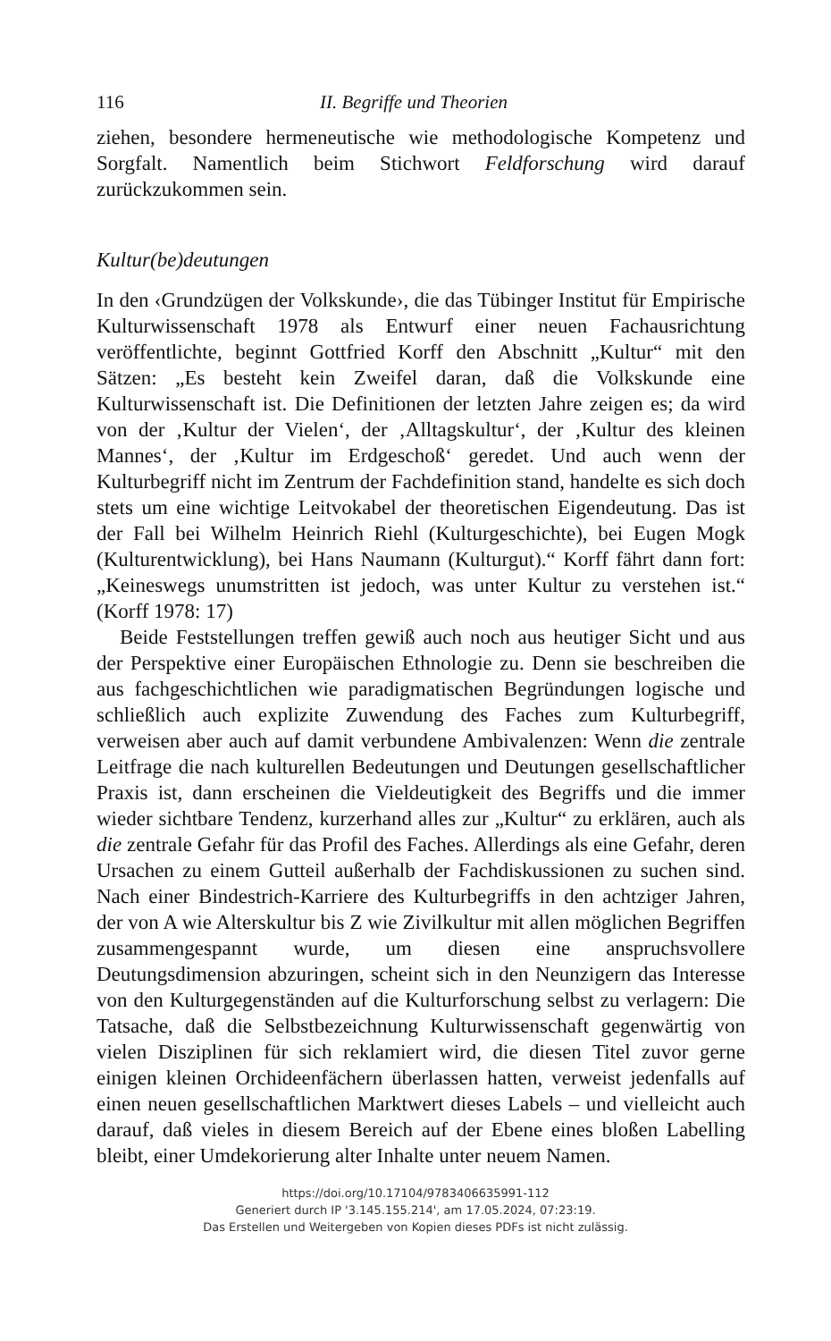116 II. Begriffe und Theorien
ziehen, besondere hermeneutische wie methodologische Kompetenz und Sorgfalt. Namentlich beim Stichwort Feldforschung wird darauf zurückzukommen sein.
Kultur(be)deutungen
In den ‹Grundzügen der Volkskunde›, die das Tübinger Institut für Empirische Kulturwissenschaft 1978 als Entwurf einer neuen Fachausrichtung veröffentlichte, beginnt Gottfried Korff den Abschnitt „Kultur“ mit den Sätzen: „Es besteht kein Zweifel daran, daß die Volkskunde eine Kulturwissenschaft ist. Die Definitionen der letzten Jahre zeigen es; da wird von der ‚Kultur der Vielen‘, der ‚Alltagskultur‘, der ‚Kultur des kleinen Mannes‘, der ‚Kultur im Erdgeschoß‘ geredet. Und auch wenn der Kulturbegriff nicht im Zentrum der Fachdefinition stand, handelte es sich doch stets um eine wichtige Leitvokabel der theoretischen Eigendeutung. Das ist der Fall bei Wilhelm Heinrich Riehl (Kulturgeschichte), bei Eugen Mogk (Kulturentwicklung), bei Hans Naumann (Kulturgut).“ Korff fährt dann fort: „Keineswegs unumstritten ist jedoch, was unter Kultur zu verstehen ist.“ (Korff 1978: 17)
Beide Feststellungen treffen gewiß auch noch aus heutiger Sicht und aus der Perspektive einer Europäischen Ethnologie zu. Denn sie beschreiben die aus fachgeschichtlichen wie paradigmatischen Begründungen logische und schließlich auch explizite Zuwendung des Faches zum Kulturbegriff, verweisen aber auch auf damit verbundene Ambivalenzen: Wenn die zentrale Leitfrage die nach kulturellen Bedeutungen und Deutungen gesellschaftlicher Praxis ist, dann erscheinen die Vieldeutigkeit des Begriffs und die immer wieder sichtbare Tendenz, kurzerhand alles zur „Kultur“ zu erklären, auch als die zentrale Gefahr für das Profil des Faches. Allerdings als eine Gefahr, deren Ursachen zu einem Gutteil außerhalb der Fachdiskussionen zu suchen sind. Nach einer Bindestrich-Karriere des Kulturbegriffs in den achtziger Jahren, der von A wie Alterskultur bis Z wie Zivilkultur mit allen möglichen Begriffen zusammengespannt wurde, um diesen eine anspruchsvollere Deutungsdimension abzuringen, scheint sich in den Neunzigern das Interesse von den Kulturgegenständen auf die Kulturforschung selbst zu verlagern: Die Tatsache, daß die Selbstbezeichnung Kulturwissenschaft gegenwärtig von vielen Disziplinen für sich reklamiert wird, die diesen Titel zuvor gerne einigen kleinen Orchideenfächern überlassen hatten, verweist jedenfalls auf einen neuen gesellschaftlichen Marktwert dieses Labels – und vielleicht auch darauf, daß vieles in diesem Bereich auf der Ebene eines bloßen Labelling bleibt, einer Umdekorierung alter Inhalte unter neuem Namen.
https://doi.org/10.17104/9783406635991-112
Generiert durch IP '3.145.155.214', am 17.05.2024, 07:23:19.
Das Erstellen und Weitergeben von Kopien dieses PDFs ist nicht zulässig.